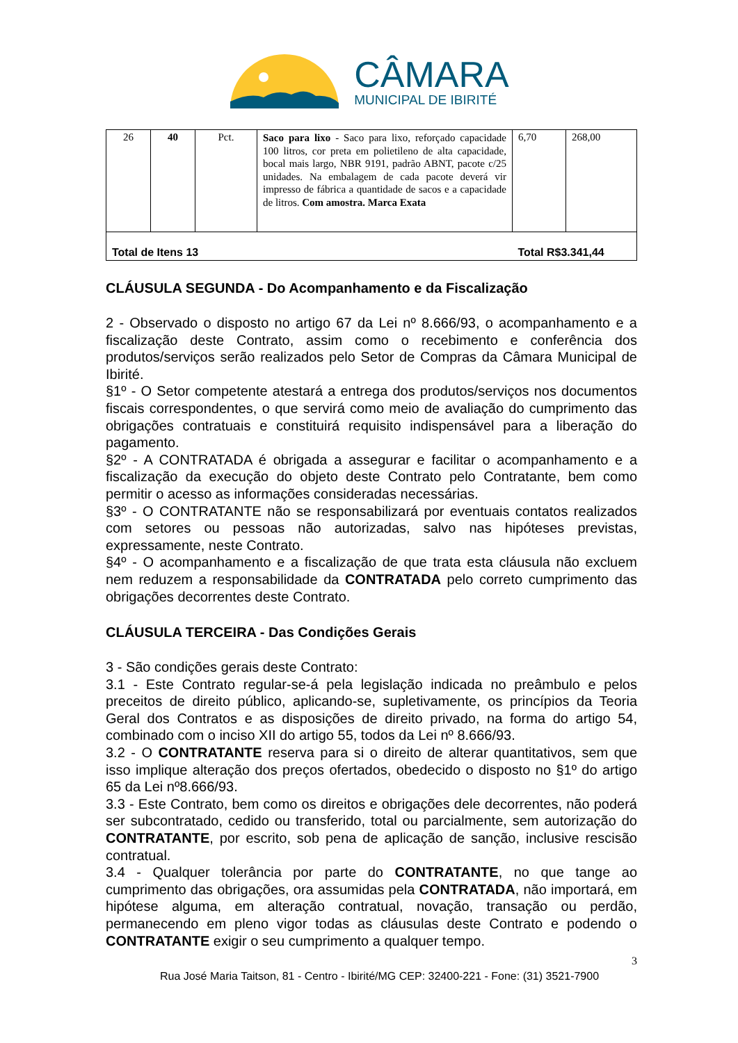CÂMARA
MUNICIPAL DE IBIRITÉ
| 26 | 40 | Pct. | Saco para lixo - Saco para lixo, reforçado capacidade 100 litros, cor preta em polietileno de alta capacidade, bocal mais largo, NBR 9191, padrão ABNT, pacote c/25 unidades. Na embalagem de cada pacote deverá vir impresso de fábrica a quantidade de sacos e a capacidade de litros. Com amostra. Marca Exata | 6,70 | 268,00 |
| Total de Itens 13 | | | | Total R$3.341,44 | |
CLÁUSULA SEGUNDA - Do Acompanhamento e da Fiscalização
2 - Observado o disposto no artigo 67 da Lei nº 8.666/93, o acompanhamento e a fiscalização deste Contrato, assim como o recebimento e conferência dos produtos/serviços serão realizados pelo Setor de Compras da Câmara Municipal de Ibirité.
§1º - O Setor competente atestará a entrega dos produtos/serviços nos documentos fiscais correspondentes, o que servirá como meio de avaliação do cumprimento das obrigações contratuais e constituirá requisito indispensável para a liberação do pagamento.
§2º - A CONTRATADA é obrigada a assegurar e facilitar o acompanhamento e a fiscalização da execução do objeto deste Contrato pelo Contratante, bem como permitir o acesso as informações consideradas necessárias.
§3º - O CONTRATANTE não se responsabilizará por eventuais contatos realizados com setores ou pessoas não autorizadas, salvo nas hipóteses previstas, expressamente, neste Contrato.
§4º - O acompanhamento e a fiscalização de que trata esta cláusula não excluem nem reduzem a responsabilidade da CONTRATADA pelo correto cumprimento das obrigações decorrentes deste Contrato.
CLÁUSULA TERCEIRA - Das Condições Gerais
3 - São condições gerais deste Contrato:
3.1 - Este Contrato regular-se-á pela legislação indicada no preâmbulo e pelos preceitos de direito público, aplicando-se, supletivamente, os princípios da Teoria Geral dos Contratos e as disposições de direito privado, na forma do artigo 54, combinado com o inciso XII do artigo 55, todos da Lei nº 8.666/93.
3.2 - O CONTRATANTE reserva para si o direito de alterar quantitativos, sem que isso implique alteração dos preços ofertados, obedecido o disposto no §1º do artigo 65 da Lei nº8.666/93.
3.3 - Este Contrato, bem como os direitos e obrigações dele decorrentes, não poderá ser subcontratado, cedido ou transferido, total ou parcialmente, sem autorização do CONTRATANTE, por escrito, sob pena de aplicação de sanção, inclusive rescisão contratual.
3.4 - Qualquer tolerância por parte do CONTRATANTE, no que tange ao cumprimento das obrigações, ora assumidas pela CONTRATADA, não importará, em hipótese alguma, em alteração contratual, novação, transação ou perdão, permanecendo em pleno vigor todas as cláusulas deste Contrato e podendo o CONTRATANTE exigir o seu cumprimento a qualquer tempo.
3
Rua José Maria Taitson, 81 - Centro - Ibirité/MG CEP: 32400-221 - Fone: (31) 3521-7900